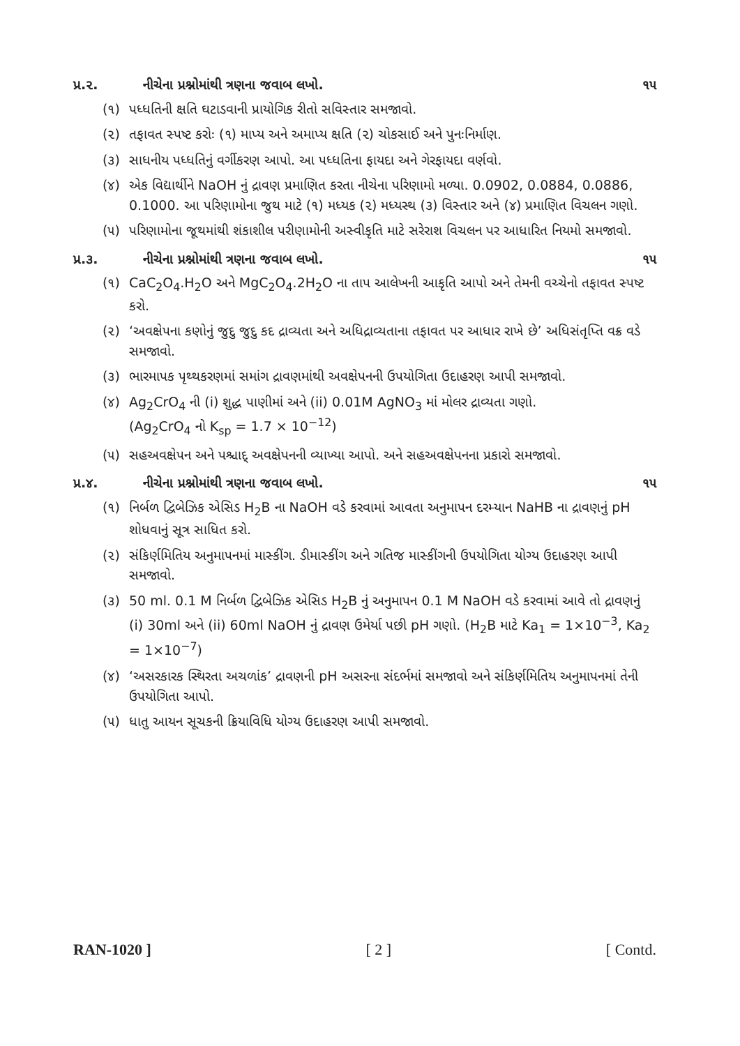પ્ર.૨. નીચેના પ્રશ્નોમાંથી ત્રણના જવાબ લખો. ૧૫
(૧) પધ્ધતિની ક્ષતિ ઘટાડવાની પ્રાયોગિક રીતો સવિસ્તાર સમજાવો.
(૨) તફાવત સ્પષ્ટ કરોઃ (૧) માપ્ય અને અમાપ્ય ક્ષતિ (૨) ચોકસાઈ અને પુનઃનિર્માણ.
(૩) સાધનીય પધ્ધતિનું વર્ગીકરણ આપો. આ પધ્ધતિના ફાયદા અને ગેરફાયદા વર્ણવો.
(૪) એક વિદ્યાર્થીને NaOH નું દ્રાવણ પ્રમાણિત કરતા નીચેના પરિણામો મળ્યા. 0.0902, 0.0884, 0.0886, 0.1000. આ પરિણામોના જુથ માટે (૧) મધ્યક (૨) મધ્યસ્થ (૩) વિસ્તાર અને (૪) પ્રમાણિત વિચલન ગણો.
(૫) પરિણામોના જૂથમાંથી શંકાશીલ પરીણામોની અસ્વીકૃતિ માટે સરેરાશ વિચલન પર આધારિત નિયમો સમજાવો.
પ્ર.૩. નીચેના પ્રશ્નોમાંથી ત્રણના જવાબ લખો. ૧૫
(૧) CaC<sub>2</sub>O<sub>4</sub>.H<sub>2</sub>O અને MgC<sub>2</sub>O<sub>4</sub>.2H<sub>2</sub>O ના તાપ આલેખની આકૃતિ આપો અને તેમની વચ્ચેનો તફાવત સ્પષ્ટ કરો.
(૨) ‘અવક્ષેપના કણોનું જુદુ જુદુ કદ દ્રાવ્યતા અને અધિદ્રાવ્યતાના તફાવત પર આધાર રાખે છે’ અધિસંતૃપ્તિ વક્ર વડે સમજાવો.
(૩) ભારમાપક પૃથ્થકરણમાં સમાંગ દ્રાવણમાંથી અવક્ષેપનની ઉપયોગિતા ઉદાહરણ આપી સમજાવો.
(૪) Ag<sub>2</sub>CrO<sub>4</sub> ની (i) શુદ્ધ પાણીમાં અને (ii) 0.01M AgNO<sub>3</sub> માં મોલર દ્રાવ્યતા ગણો.
(Ag<sub>2</sub>CrO<sub>4</sub> નો K<sub>sp</sub> = 1.7 × 10<sup>−12</sup>)
(૫) સહઅવક્ષેપન અને પશ્ચાદ્ અવક્ષેપનની વ્યાખ્યા આપો. અને સહઅવક્ષેપનના પ્રકારો સમજાવો.
પ્ર.૪. નીચેના પ્રશ્નોમાંથી ત્રણના જવાબ લખો. ૧૫
(૧) નિર્બળ દ્વિબેઝિક એસિડ H<sub>2</sub>B ના NaOH વડે કરવામાં આવતા અનુમાપન દરમ્યાન NaHB ના દ્રાવણનું pH શોધવાનું સૂત્ર સાધિત કરો.
(૨) સંકિર્ણમિતિય અનુમાપનમાં માસ્કીંગ. ડીમાસ્કીંગ અને ગતિજ માસ્કીંગની ઉપયોગિતા યોગ્ય ઉદાહરણ આપી સમજાવો.
(૩) 50 ml. 0.1 M નિર્બળ દ્વિબેઝિક એસિડ H<sub>2</sub>B નું અનુમાપન 0.1 M NaOH વડે કરવામાં આવે તો દ્રાવણનું (i) 30ml અને (ii) 60ml NaOH નું દ્રાવણ ઉમેર્યા પછી pH ગણો. (H<sub>2</sub>B માટે Ka<sub>1</sub> = 1×10<sup>−3</sup>, Ka<sub>2</sub> = 1×10<sup>−7</sup>)
(૪) ‘અસરકારક સ્થિરતા અચળાંક’ દ્રાવણની pH અસરના સંદર્ભમાં સમજાવો અને સંકિર્ણમિતિય અનુમાપનમાં તેની ઉપયોગિતા આપો.
(૫) ધાતુ આયન સૂચકની ક્રિયાવિધિ યોગ્ય ઉદાહરણ આપી સમજાવો.
RAN-1020 ] [ 2 ] [ Contd.